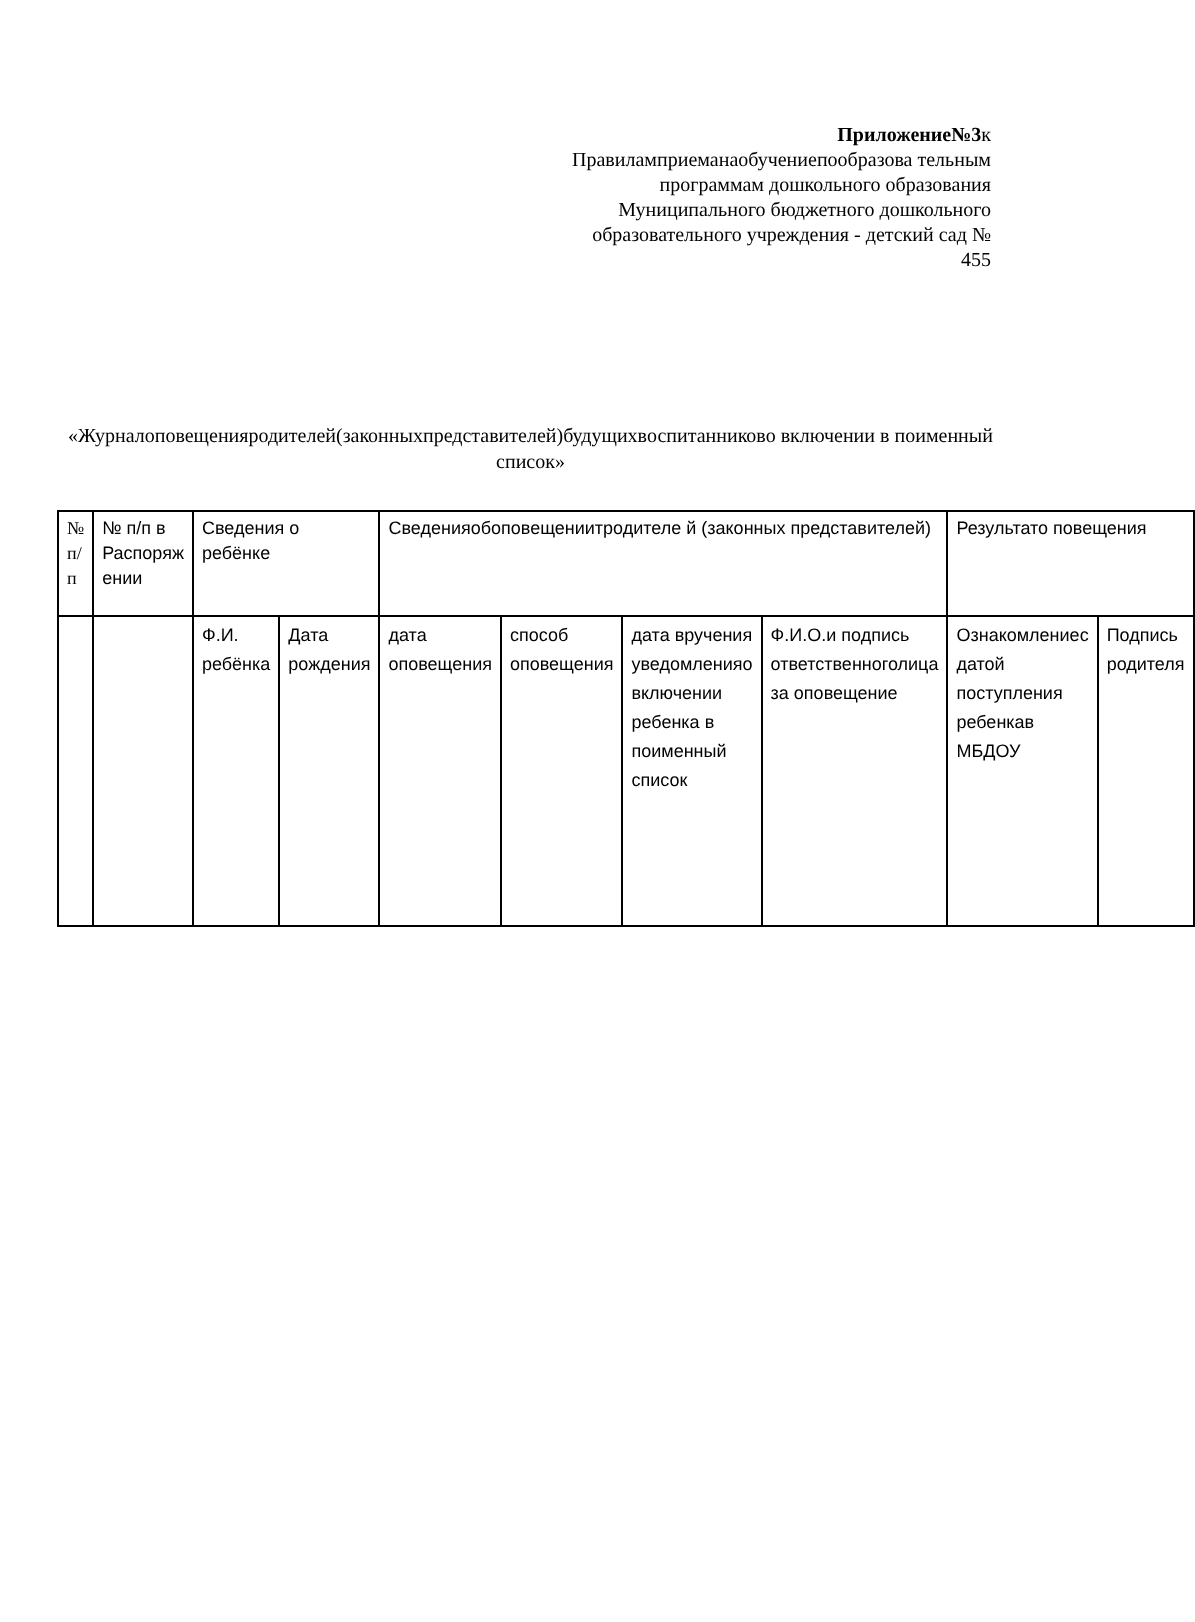Приложение№3к Правиламприеманаобучениепообразова тельным программам дошкольного образования Муниципального бюджетного дошкольного образовательного учреждения - детский сад № 455
«Журналоповещенияродителей(законныхпредставителей)будущихвоспитанниково включении в поименный список»
| № п/п | № п/п в Распоряж ении | Сведения о ребёнке | | Сведенияобоповещениитродителе й (законных представителей) | | | | Результато повещения | |
| | | Ф.И. ребёнка | Дата рождения | дата оповещения | способ оповещения | дата вручения уведомленияо включении ребенка в поименный список | Ф.И.О.и подпись ответственноголица за оповещение | Ознакомлениес датой поступления ребенкав МБДОУ | Подпись родителя |